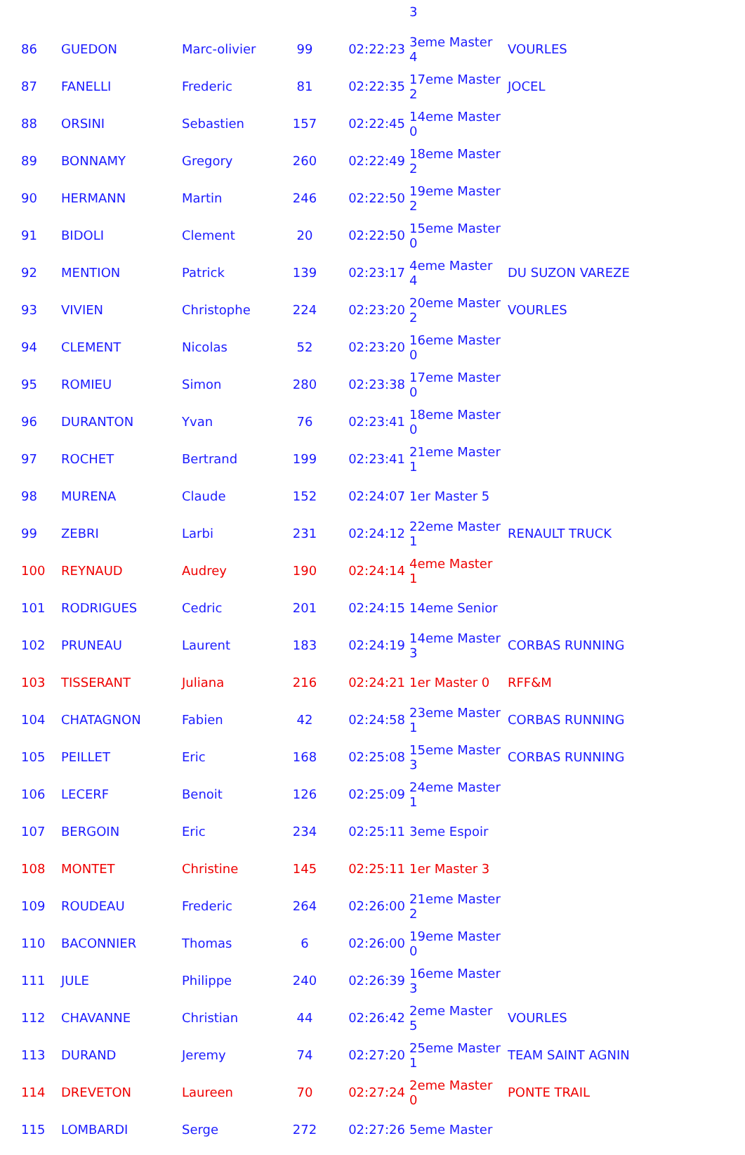| | | | | | 3 | |
| 86 | GUEDON | Marc-olivier | 99 | 02:22:23 | 3eme Master 4 | VOURLES |
| 87 | FANELLI | Frederic | 81 | 02:22:35 | 17eme Master 2 | JOCEL |
| 88 | ORSINI | Sebastien | 157 | 02:22:45 | 14eme Master 0 | |
| 89 | BONNAMY | Gregory | 260 | 02:22:49 | 18eme Master 2 | |
| 90 | HERMANN | Martin | 246 | 02:22:50 | 19eme Master 2 | |
| 91 | BIDOLI | Clement | 20 | 02:22:50 | 15eme Master 0 | |
| 92 | MENTION | Patrick | 139 | 02:23:17 | 4eme Master 4 | DU SUZON VAREZE |
| 93 | VIVIEN | Christophe | 224 | 02:23:20 | 20eme Master 2 | VOURLES |
| 94 | CLEMENT | Nicolas | 52 | 02:23:20 | 16eme Master 0 | |
| 95 | ROMIEU | Simon | 280 | 02:23:38 | 17eme Master 0 | |
| 96 | DURANTON | Yvan | 76 | 02:23:41 | 18eme Master 0 | |
| 97 | ROCHET | Bertrand | 199 | 02:23:41 | 21eme Master 1 | |
| 98 | MURENA | Claude | 152 | 02:24:07 | 1er Master 5 | |
| 99 | ZEBRI | Larbi | 231 | 02:24:12 | 22eme Master 1 | RENAULT TRUCK |
| 100 | REYNAUD | Audrey | 190 | 02:24:14 | 4eme Master 1 | |
| 101 | RODRIGUES | Cedric | 201 | 02:24:15 | 14eme Senior | |
| 102 | PRUNEAU | Laurent | 183 | 02:24:19 | 14eme Master 3 | CORBAS RUNNING |
| 103 | TISSERANT | Juliana | 216 | 02:24:21 | 1er Master 0 | RFF&M |
| 104 | CHATAGNON | Fabien | 42 | 02:24:58 | 23eme Master 1 | CORBAS RUNNING |
| 105 | PEILLET | Eric | 168 | 02:25:08 | 15eme Master 3 | CORBAS RUNNING |
| 106 | LECERF | Benoit | 126 | 02:25:09 | 24eme Master 1 | |
| 107 | BERGOIN | Eric | 234 | 02:25:11 | 3eme Espoir | |
| 108 | MONTET | Christine | 145 | 02:25:11 | 1er Master 3 | |
| 109 | ROUDEAU | Frederic | 264 | 02:26:00 | 21eme Master 2 | |
| 110 | BACONNIER | Thomas | 6 | 02:26:00 | 19eme Master 0 | |
| 111 | JULE | Philippe | 240 | 02:26:39 | 16eme Master 3 | |
| 112 | CHAVANNE | Christian | 44 | 02:26:42 | 2eme Master 5 | VOURLES |
| 113 | DURAND | Jeremy | 74 | 02:27:20 | 25eme Master 1 | TEAM SAINT AGNIN |
| 114 | DREVETON | Laureen | 70 | 02:27:24 | 2eme Master 0 | PONTE TRAIL |
| 115 | LOMBARDI | Serge | 272 | 02:27:26 | 5eme Master | |